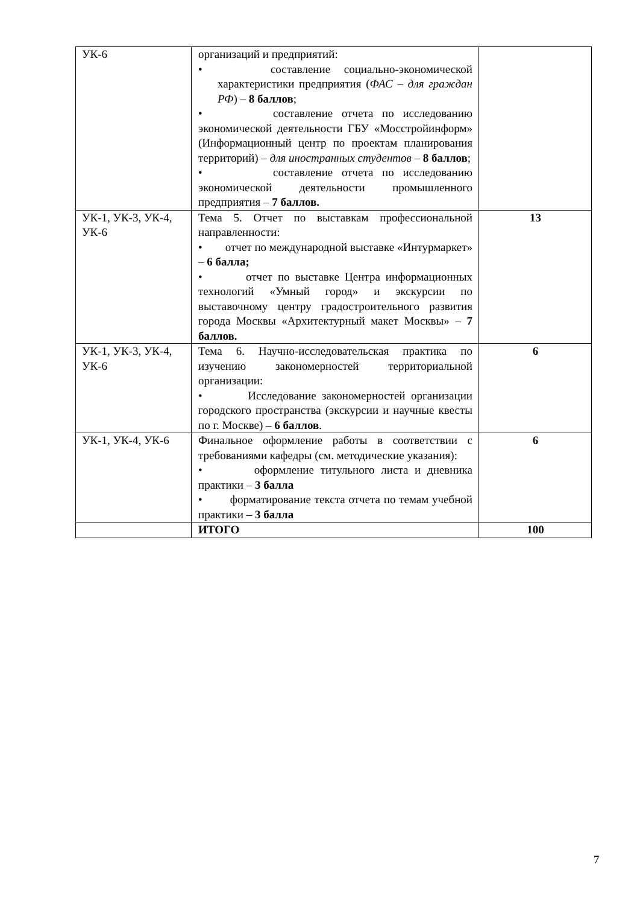| УК-6 | организаций и предприятий: • составление социально-экономической характеристики предприятия ( ФАС – для граждан РФ ) – 8 баллов ; • составление отчета по исследованию экономической деятельности ГБУ «Мосстройинформ» (Информационный центр по проектам планирования территорий) – для иностранных студентов – 8 баллов ; • составление отчета по исследованию экономической деятельности промышленного предприятия – 7 баллов. | |
| УК-1, УК-3, УК-4, УК-6 | Тема 5. Отчет по выставкам профессиональной направленности: • отчет по международной выставке «Интурмаркет» – 6 балла; • отчет по выставке Центра информационных технологий «Умный город» и экскурсии по выставочному центру градостроительного развития города Москвы «Архитектурный макет Москвы» – 7 баллов. | 13 |
| УК-1, УК-3, УК-4, УК-6 | Тема 6. Научно-исследовательская практика по изучению закономерностей территориальной организации: • Исследование закономерностей организации городского пространства (экскурсии и научные квесты по г. Москве) – 6 баллов . | 6 |
| УК-1, УК-4, УК-6 | Финальное оформление работы в соответствии с требованиями кафедры (см. методические указания): • оформление титульного листа и дневника практики – 3 балла • форматирование текста отчета по темам учебной практики – 3 балла | 6 |
| | ИТОГО | 100 |
7